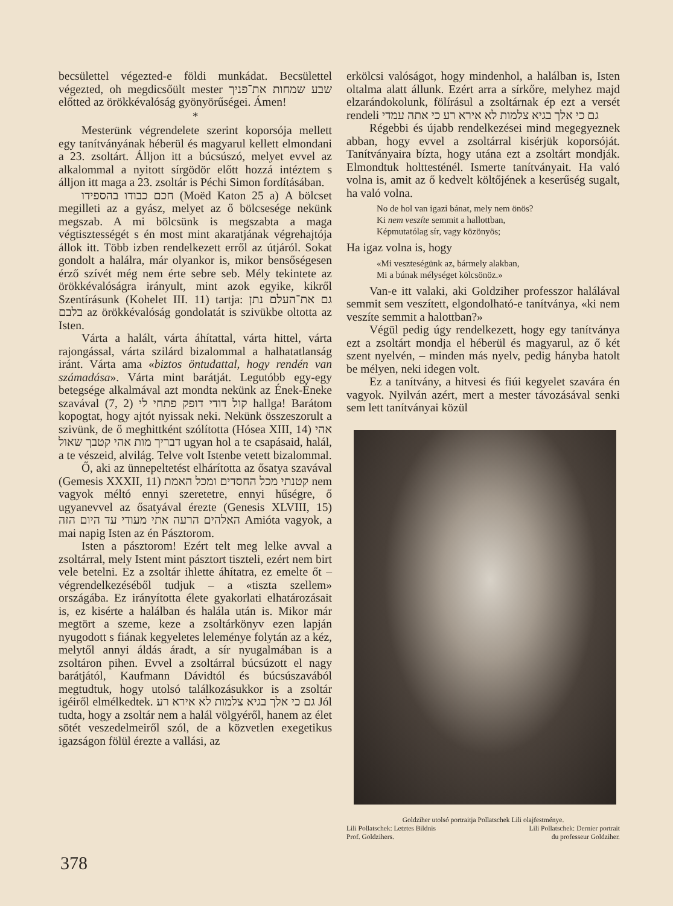becsülettel végezted-e földi munkádat. Becsülettel végezted, oh megdicsőült mester שבע שמחות את־פניך előtted az örökkévalóság gyönyörűségei. Ámen!
*
Mesterünk végrendelete szerint koporsója mellett egy tanítványának héberül és magyarul kellett elmondani a 23. zsoltárt. Álljon itt a búcsúszó, melyet evvel az alkalommal a nyitott sírgödör előtt hozzá intéztem s álljon itt maga a 23. zsoltár is Péchi Simon fordításában.
חכם כבודו בהספידו (Moëd Katon 25 a) A bölcset megilleti az a gyász, melyet az ő bölcsesége nekünk megszab. A mi bölcsünk is megszabta a maga végtisztességét s én most mint akaratjának végrehajtója állok itt. Több izben rendelkezett erről az útjáról. Sokat gondolt a halálra, már olyankor is, mikor bensőségesen érző szívét még nem érte sebre seb. Mély tekintete az örökkévalóságra irányult, mint azok egyike, kikről Szentírásunk (Kohelet III. 11) tartja: גם את־העלם נתן בלבם az örökkévalóság gondolatát is szivükbe oltotta az Isten.
Várta a halált, várta áhítattal, várta hittel, várta rajongással, várta szilárd bizalommal a halhatatlanság iránt. Várta ama «biztos öntudattal, hogy rendén van számadása». Várta mint barátját. Legutóbb egy-egy betegsége alkalmával azt mondta nekünk az Ének-Éneke szavával (7, 2) קול דודי דופק פתחי לי hallga! Barátom kopogtat, hogy ajtót nyissak neki. Nekünk összeszorult a szivünk, de ő meghittként szólította (Hósea XIII, 14) אהי דבריך מות אהי קטבך שאול ugyan hol a te csapásaid, halál, a te vészeid, alvilág. Telve volt Istenbe vetett bizalommal.
Ő, aki az ünnepeltetést elhárította az ősatya szavával (Gemesis XXXII, 11) קטנתי מכל החסדים ומכל האמת nem vagyok méltó ennyi szeretetre, ennyi hűségre, ő ugyanevvel az ősatyával érezte (Genesis XLVIII, 15) האלהים הרעה אתי מעודי עד היום הזה Amióta vagyok, a mai napig Isten az én Pásztorom.
Isten a pásztorom! Ezért telt meg lelke avval a zsoltárral, mely Istent mint pásztort tiszteli, ezért nem birt vele betelni. Ez a zsoltár ihlette áhítatra, ez emelte őt – végrendelkezéséből tudjuk – a «tiszta szellem» országába. Ez irányította élete gyakorlati elhatározásait is, ez kisérte a halálban és halála után is. Mikor már megtört a szeme, keze a zsoltárkönyv ezen lapján nyugodott s fiának kegyeletes leleménye folytán az a kéz, melytől annyi áldás áradt, a sír nyugalmában is a zsoltáron pihen. Evvel a zsoltárral búcsúzott el nagy barátjától, Kaufmann Dávidtól és búcsúszavából megtudtuk, hogy utolsó találkozásukkor is a zsoltár igéiről elmélkedtek. גם כי אלך בגיא צלמות לא אירא רע Jól tudta, hogy a zsoltár nem a halál völgyéről, hanem az élet sötét veszedelmeiről szól, de a közvetlen exegetikus igazságon fölül érezte a vallási, az
erkölcsi valóságot, hogy mindenhol, a halálban is, Isten oltalma alatt állunk. Ezért arra a sírkőre, melyhez majd elzarándokolunk, fölírásul a zsoltárnak ép ezt a versét rendeli גם כי אלך בגיא צלמות לא אירא רע כי אתה עמדי
Régebbi és újabb rendelkezései mind megegyeznek abban, hogy evvel a zsoltárral kisérjük koporsóját. Tanítványaira bízta, hogy utána ezt a zsoltárt mondják. Elmondtuk holttesténél. Ismerte tanítványait. Ha való volna is, amit az ő kedvelt költőjének a keserűség sugalt, ha való volna.
No de hol van igazi bánat, mely nem önös?
Ki nem veszíte semmit a hallottban,
Képmutatólag sír, vagy közönyös;
Ha igaz volna is, hogy
«Mi veszteségünk az, bármely alakban,
Mi a búnak mélységet kölcsönöz.»
Van-e itt valaki, aki Goldziher professzor halálával semmit sem veszített, elgondolható-e tanítványa, «ki nem veszíte semmit a halottban?»
Végül pedig úgy rendelkezett, hogy egy tanítványa ezt a zsoltárt mondja el héberül és magyarul, az ő két szent nyelvén, – minden más nyelv, pedig hányba hatolt be mélyen, neki idegen volt.
Ez a tanítvány, a hitvesi és fiúi kegyelet szavára én vagyok. Nyilván azért, mert a mester távozásával senki sem lett tanítványai közül
Goldziher utolsó portraitja Pollatschek Lili olajfestménye.
Lili Pollatschek: Letztes Bildnis
Prof. Goldzihers. Lili Pollatschek: Dernier portrait
du professeur Goldziher.
378